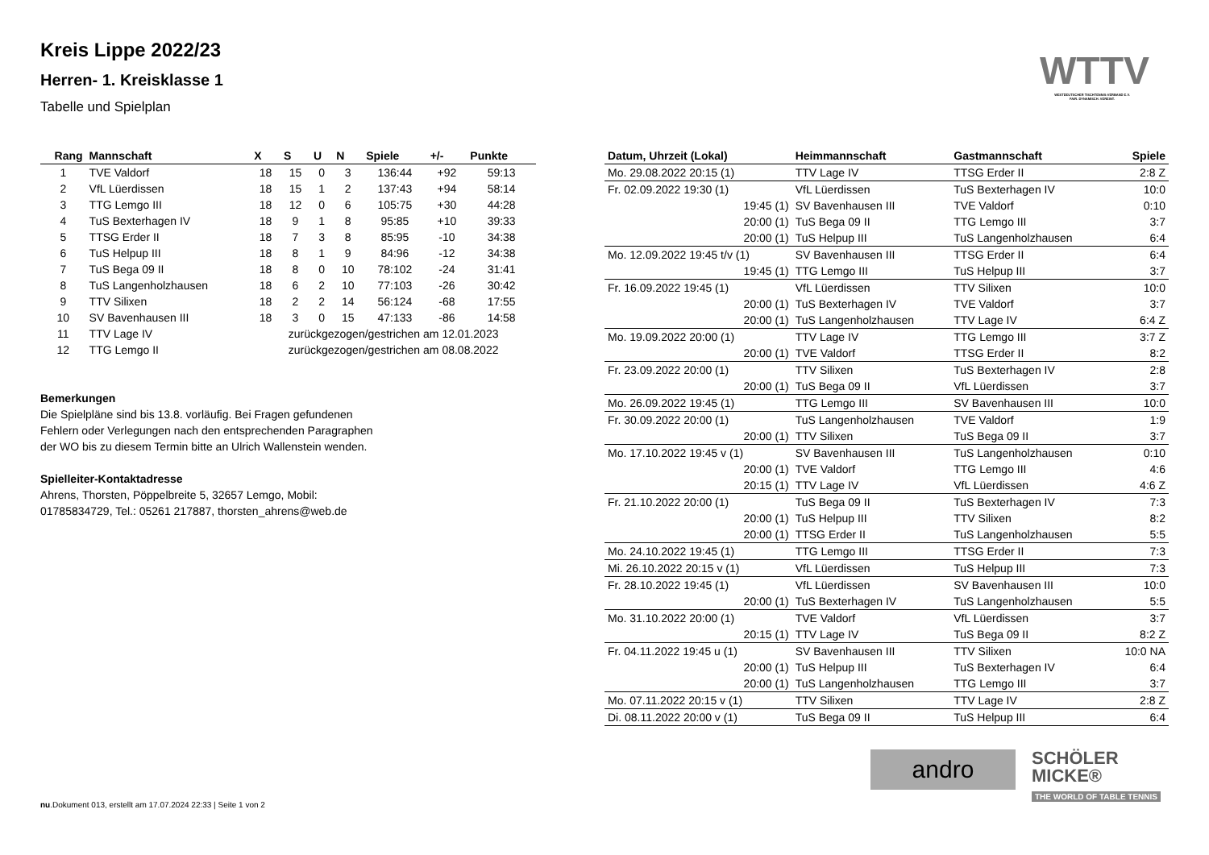Kreis Lippe 2022/23
Herren- 1. Kreisklasse 1
Tabelle und Spielplan
| Rang | Mannschaft | X | S | U | N | Spiele | +/- | Punkte |
| --- | --- | --- | --- | --- | --- | --- | --- | --- |
| 1 | TVE Valdorf | 18 | 15 | 0 | 3 | 136:44 | +92 | 59:13 |
| 2 | VfL Lüerdissen | 18 | 15 | 1 | 2 | 137:43 | +94 | 58:14 |
| 3 | TTG Lemgo III | 18 | 12 | 0 | 6 | 105:75 | +30 | 44:28 |
| 4 | TuS Bexterhagen IV | 18 | 9 | 1 | 8 | 95:85 | +10 | 39:33 |
| 5 | TTSG Erder II | 18 | 7 | 3 | 8 | 85:95 | -10 | 34:38 |
| 6 | TuS Helpup III | 18 | 8 | 1 | 9 | 84:96 | -12 | 34:38 |
| 7 | TuS Bega 09 II | 18 | 8 | 0 | 10 | 78:102 | -24 | 31:41 |
| 8 | TuS Langenholzhausen | 18 | 6 | 2 | 10 | 77:103 | -26 | 30:42 |
| 9 | TTV Silixen | 18 | 2 | 2 | 14 | 56:124 | -68 | 17:55 |
| 10 | SV Bavenhausen III | 18 | 3 | 0 | 15 | 47:133 | -86 | 14:58 |
| 11 | TTV Lage IV | zurückgezogen/gestrichen am 12.01.2023 | | | | | | |
| 12 | TTG Lemgo II | zurückgezogen/gestrichen am 08.08.2022 | | | | | | |
Bemerkungen
Die Spielpläne sind bis 13.8. vorläufig. Bei Fragen gefundenen
Fehlern oder Verlegungen nach den entsprechenden Paragraphen
der WO bis zu diesem Termin bitte an Ulrich Wallenstein wenden.
Spielleiter-Kontaktadresse
Ahrens, Thorsten, Pöppelbreite 5, 32657 Lemgo, Mobil:
01785834729, Tel.: 05261 217887, thorsten_ahrens@web.de
| Datum, Uhrzeit (Lokal) | Heimmannschaft | Gastmannschaft | Spiele |
| --- | --- | --- | --- |
| Mo. 29.08.2022 20:15 (1) | TTV Lage IV | TTSG Erder II | 2:8 Z |
| Fr. 02.09.2022 19:30 (1) | VfL Lüerdissen | TuS Bexterhagen IV | 10:0 |
| 19:45 (1) | SV Bavenhausen III | TVE Valdorf | 0:10 |
| 20:00 (1) | TuS Bega 09 II | TTG Lemgo III | 3:7 |
| 20:00 (1) | TuS Helpup III | TuS Langenholzhausen | 6:4 |
| Mo. 12.09.2022 19:45 t/v (1) | SV Bavenhausen III | TTSG Erder II | 6:4 |
| 19:45 (1) | TTG Lemgo III | TuS Helpup III | 3:7 |
| Fr. 16.09.2022 19:45 (1) | VfL Lüerdissen | TTV Silixen | 10:0 |
| 20:00 (1) | TuS Bexterhagen IV | TVE Valdorf | 3:7 |
| 20:00 (1) | TuS Langenholzhausen | TTV Lage IV | 6:4 Z |
| Mo. 19.09.2022 20:00 (1) | TTV Lage IV | TTG Lemgo III | 3:7 Z |
| 20:00 (1) | TVE Valdorf | TTSG Erder II | 8:2 |
| Fr. 23.09.2022 20:00 (1) | TTV Silixen | TuS Bexterhagen IV | 2:8 |
| 20:00 (1) | TuS Bega 09 II | VfL Lüerdissen | 3:7 |
| Mo. 26.09.2022 19:45 (1) | TTG Lemgo III | SV Bavenhausen III | 10:0 |
| Fr. 30.09.2022 20:00 (1) | TuS Langenholzhausen | TVE Valdorf | 1:9 |
| 20:00 (1) | TTV Silixen | TuS Bega 09 II | 3:7 |
| Mo. 17.10.2022 19:45 v (1) | SV Bavenhausen III | TuS Langenholzhausen | 0:10 |
| 20:00 (1) | TVE Valdorf | TTG Lemgo III | 4:6 |
| 20:15 (1) | TTV Lage IV | VfL Lüerdissen | 4:6 Z |
| Fr. 21.10.2022 20:00 (1) | TuS Bega 09 II | TuS Bexterhagen IV | 7:3 |
| 20:00 (1) | TuS Helpup III | TTV Silixen | 8:2 |
| 20:00 (1) | TTSG Erder II | TuS Langenholzhausen | 5:5 |
| Mo. 24.10.2022 19:45 (1) | TTG Lemgo III | TTSG Erder II | 7:3 |
| Mi. 26.10.2022 20:15 v (1) | VfL Lüerdissen | TuS Helpup III | 7:3 |
| Fr. 28.10.2022 19:45 (1) | VfL Lüerdissen | SV Bavenhausen III | 10:0 |
| 20:00 (1) | TuS Bexterhagen IV | TuS Langenholzhausen | 5:5 |
| Mo. 31.10.2022 20:00 (1) | TVE Valdorf | VfL Lüerdissen | 3:7 |
| 20:15 (1) | TTV Lage IV | TuS Bega 09 II | 8:2 Z |
| Fr. 04.11.2022 19:45 u (1) | SV Bavenhausen III | TTV Silixen | 10:0 NA |
| 20:00 (1) | TuS Helpup III | TuS Bexterhagen IV | 6:4 |
| 20:00 (1) | TuS Langenholzhausen | TTG Lemgo III | 3:7 |
| Mo. 07.11.2022 20:15 v (1) | TTV Silixen | TTV Lage IV | 2:8 Z |
| Di. 08.11.2022 20:00 v (1) | TuS Bega 09 II | TuS Helpup III | 6:4 |
WTTV
WESTDEUTSCHER TISCHTENNIS-VERBAND E.V.
FAIR. DYNAMISCH. VEREINT.
andro
SCHÖLER
MICKE®
THE WORLD OF TABLE TENNIS
nu.Dokument 013, erstellt am 17.07.2024 22:33 | Seite 1 von 2